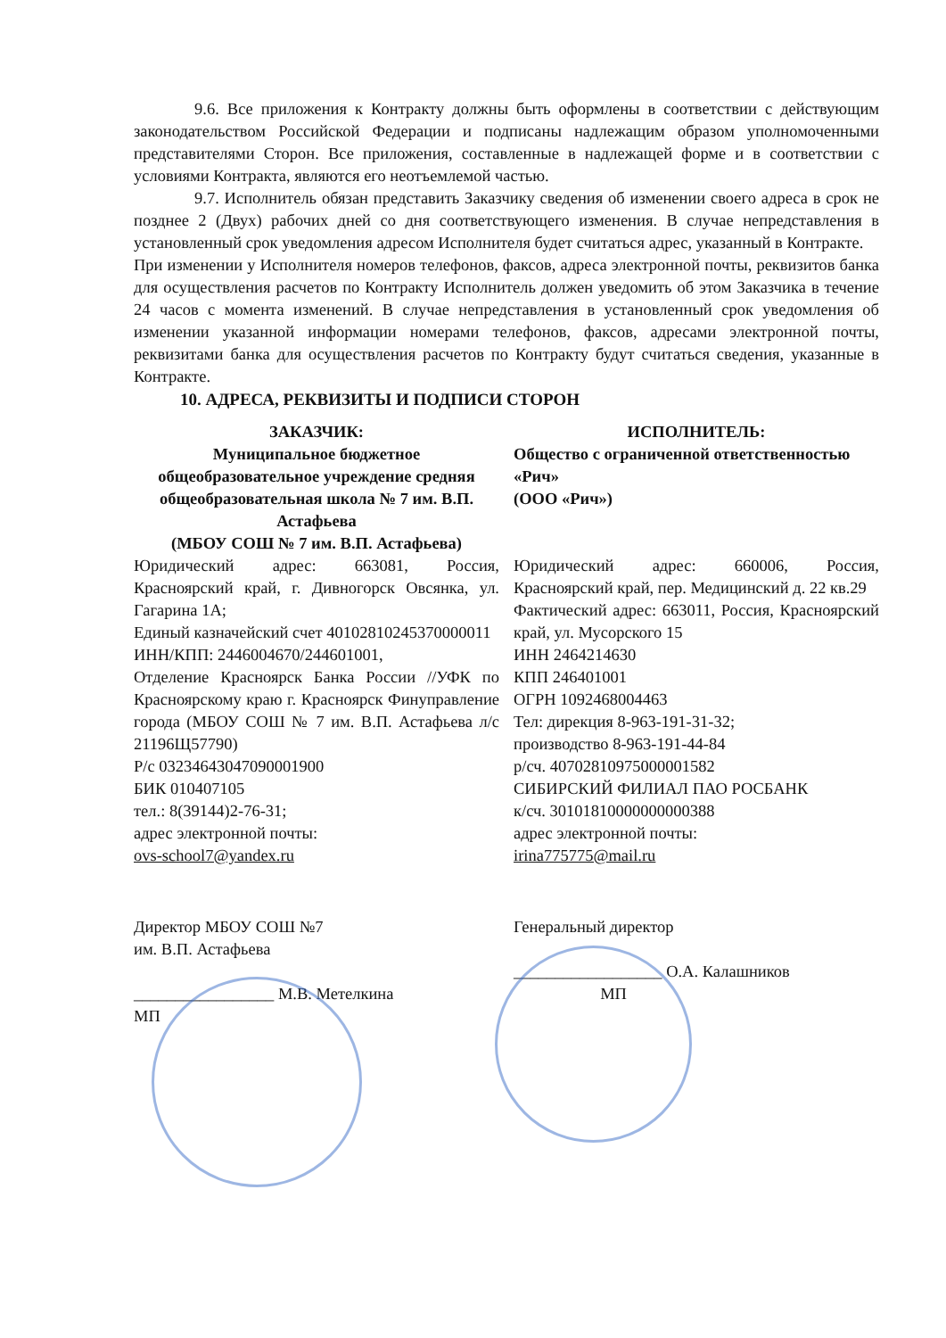9.6. Все приложения к Контракту должны быть оформлены в соответствии с действующим законодательством Российской Федерации и подписаны надлежащим образом уполномоченными представителями Сторон. Все приложения, составленные в надлежащей форме и в соответствии с условиями Контракта, являются его неотъемлемой частью.
9.7. Исполнитель обязан представить Заказчику сведения об изменении своего адреса в срок не позднее 2 (Двух) рабочих дней со дня соответствующего изменения. В случае непредставления в установленный срок уведомления адресом Исполнителя будет считаться адрес, указанный в Контракте.
При изменении у Исполнителя номеров телефонов, факсов, адреса электронной почты, реквизитов банка для осуществления расчетов по Контракту Исполнитель должен уведомить об этом Заказчика в течение 24 часов с момента изменений. В случае непредставления в установленный срок уведомления об изменении указанной информации номерами телефонов, факсов, адресами электронной почты, реквизитами банка для осуществления расчетов по Контракту будут считаться сведения, указанные в Контракте.
10. АДРЕСА, РЕКВИЗИТЫ И ПОДПИСИ СТОРОН
ЗАКАЗЧИК:
Муниципальное бюджетное общеобразовательное учреждение средняя общеобразовательная школа № 7 им. В.П. Астафьева
(МБОУ СОШ № 7 им. В.П. Астафьева)
Юридический адрес: 663081, Россия, Красноярский край, г. Дивногорск Овсянка, ул. Гагарина 1А;
Единый казначейский счет 40102810245370000011
ИНН/КПП: 2446004670/244601001,
Отделение Красноярск Банка России //УФК по Красноярскому краю г. Красноярск Финуправление города (МБОУ СОШ № 7 им. В.П. Астафьева л/с 21196Щ57790)
Р/с 03234643047090001900
БИК 010407105
тел.: 8(39144)2-76-31;
адрес электронной почты:
ovs-school7@yandex.ru
Директор МБОУ СОШ №7
им. В.П. Астафьева
_________________ М.В. Метелкина
МП
ИСПОЛНИТЕЛЬ:
Общество с ограниченной ответственностью «Рич»
(ООО «Рич»)
Юридический адрес: 660006, Россия, Красноярский край, пер. Медицинский д. 22 кв.29
Фактический адрес: 663011, Россия, Красноярский край, ул. Мусорского 15
ИНН 2464214630
КПП 246401001
ОГРН 1092468004463
Тел: дирекция 8-963-191-31-32;
производство 8-963-191-44-84
р/сч. 40702810975000001582
СИБИРСКИЙ ФИЛИАЛ ПАО РОСБАНК
к/сч. 30101810000000000388
адрес электронной почты:
irina775775@mail.ru
Генеральный директор
__________________ О.А. Калашников
МП